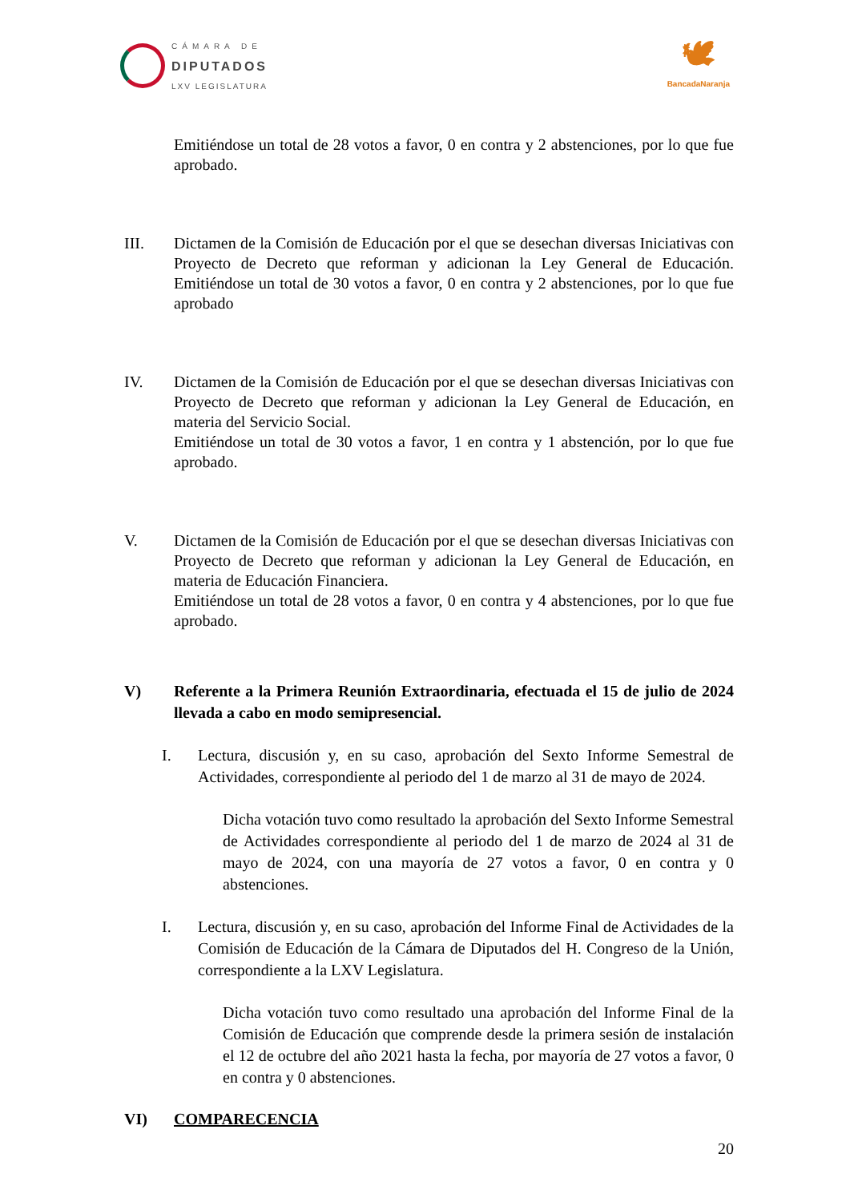CÁMARA DE
DIPUTADOS
LXV LEGISLATURA
🕊
BancadaNaranja
Emitiéndose un total de 28 votos a favor, 0 en contra y 2 abstenciones, por lo que fue aprobado.
III. Dictamen de la Comisión de Educación por el que se desechan diversas Iniciativas con Proyecto de Decreto que reforman y adicionan la Ley General de Educación. Emitiéndose un total de 30 votos a favor, 0 en contra y 2 abstenciones, por lo que fue aprobado
IV. Dictamen de la Comisión de Educación por el que se desechan diversas Iniciativas con Proyecto de Decreto que reforman y adicionan la Ley General de Educación, en materia del Servicio Social.
Emitiéndose un total de 30 votos a favor, 1 en contra y 1 abstención, por lo que fue aprobado.
V. Dictamen de la Comisión de Educación por el que se desechan diversas Iniciativas con Proyecto de Decreto que reforman y adicionan la Ley General de Educación, en materia de Educación Financiera.
Emitiéndose un total de 28 votos a favor, 0 en contra y 4 abstenciones, por lo que fue aprobado.
V) Referente a la Primera Reunión Extraordinaria, efectuada el 15 de julio de 2024 llevada a cabo en modo semipresencial.
I. Lectura, discusión y, en su caso, aprobación del Sexto Informe Semestral de Actividades, correspondiente al periodo del 1 de marzo al 31 de mayo de 2024.
Dicha votación tuvo como resultado la aprobación del Sexto Informe Semestral de Actividades correspondiente al periodo del 1 de marzo de 2024 al 31 de mayo de 2024, con una mayoría de 27 votos a favor, 0 en contra y 0 abstenciones.
I. Lectura, discusión y, en su caso, aprobación del Informe Final de Actividades de la Comisión de Educación de la Cámara de Diputados del H. Congreso de la Unión, correspondiente a la LXV Legislatura.
Dicha votación tuvo como resultado una aprobación del Informe Final de la Comisión de Educación que comprende desde la primera sesión de instalación el 12 de octubre del año 2021 hasta la fecha, por mayoría de 27 votos a favor, 0 en contra y 0 abstenciones.
VI) COMPARECENCIA
20